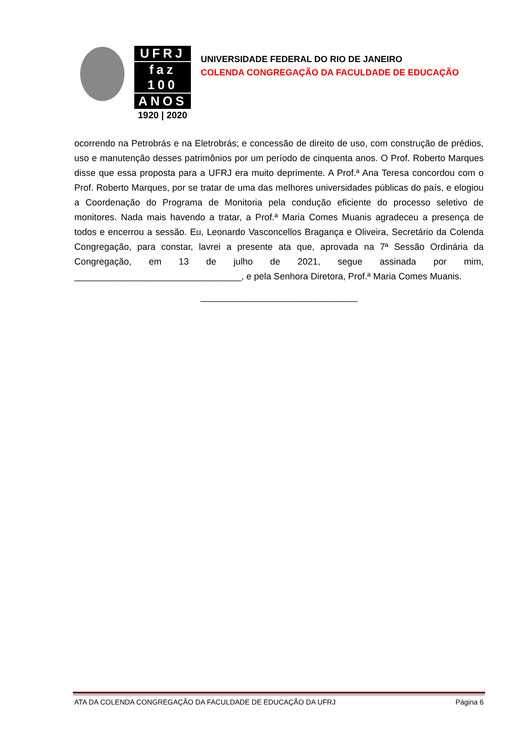UFRJ
faz 100
ANOS
1920 | 2020
UNIVERSIDADE FEDERAL DO RIO DE JANEIRO
COLENDA CONGREGAÇÃO DA FACULDADE DE EDUCAÇÃO
ocorrendo na Petrobrás e na Eletrobrás; e concessão de direito de uso, com construção de prédios, uso e manutenção desses patrimônios por um período de cinquenta anos. O Prof. Roberto Marques disse que essa proposta para a UFRJ era muito deprimente. A Prof.ª Ana Teresa concordou com o Prof. Roberto Marques, por se tratar de uma das melhores universidades públicas do país, e elogiou a Coordenação do Programa de Monitoria pela condução eficiente do processo seletivo de monitores. Nada mais havendo a tratar, a Prof.ª Maria Comes Muanis agradeceu a presença de todos e encerrou a sessão. Eu, Leonardo Vasconcellos Bragança e Oliveira, Secretário da Colenda Congregação, para constar, lavrei a presente ata que, aprovada na 7ª Sessão Ordinária da Congregação, em 13 de julho de 2021, segue assinada por mim, _________________________________, e pela Senhora Diretora, Prof.ª Maria Comes Muanis.
_______________________________
ATA DA COLENDA CONGREGAÇÃO DA FACULDADE DE EDUCAÇÃO DA UFRJ Página 6